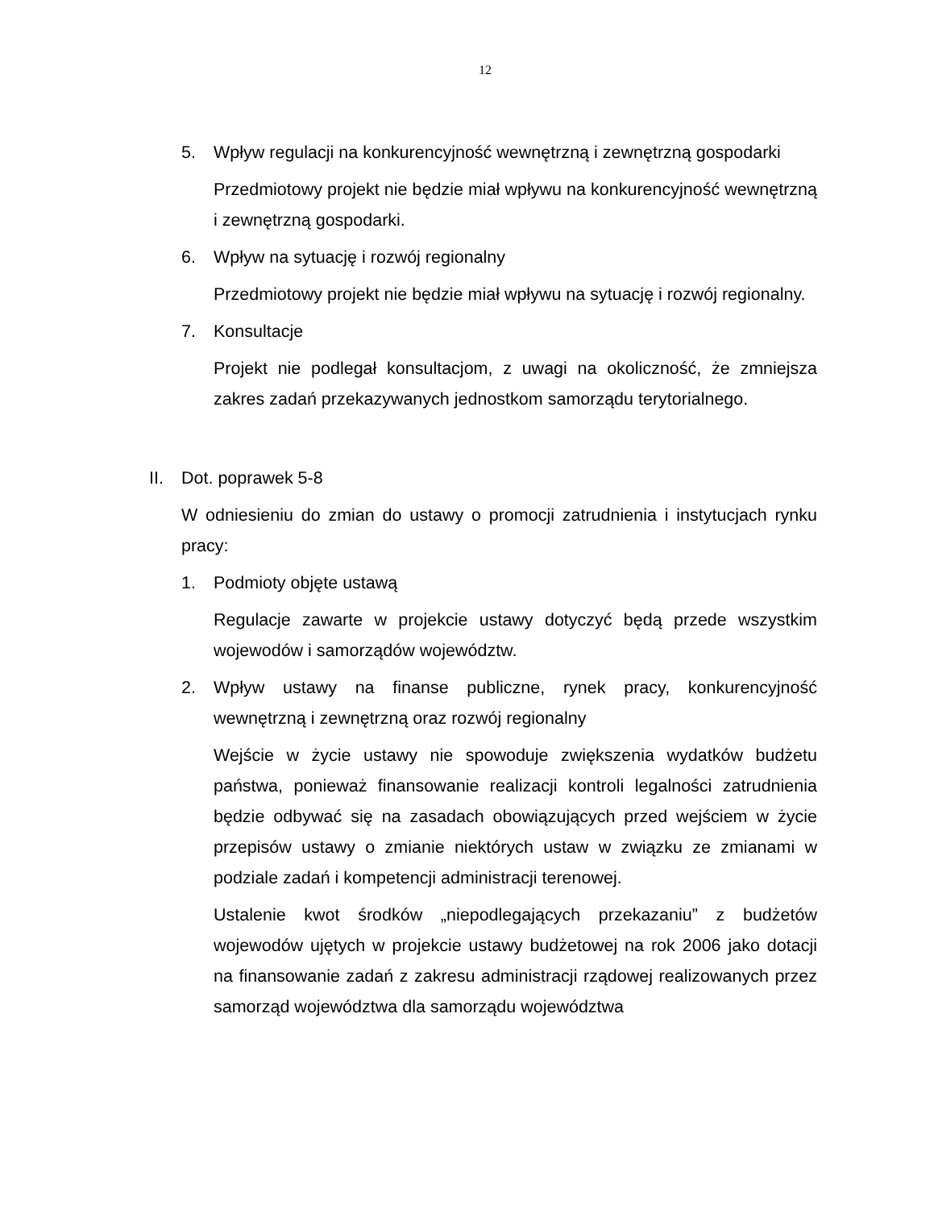12
5. Wpływ regulacji na konkurencyjność wewnętrzną i zewnętrzną gospodarki
Przedmiotowy projekt nie będzie miał wpływu na konkurencyjność wewnętrzną i zewnętrzną gospodarki.
6. Wpływ na sytuację i rozwój regionalny
Przedmiotowy projekt nie będzie miał wpływu na sytuację i rozwój regionalny.
7. Konsultacje
Projekt nie podlegał konsultacjom, z uwagi na okoliczność, że zmniejsza zakres zadań przekazywanych jednostkom samorządu terytorialnego.
II. Dot. poprawek 5-8
W odniesieniu do zmian do ustawy o promocji zatrudnienia i instytucjach rynku pracy:
1. Podmioty objęte ustawą
Regulacje zawarte w projekcie ustawy dotyczyć będą przede wszystkim wojewodów i samorządów województw.
2. Wpływ ustawy na finanse publiczne, rynek pracy, konkurencyjność wewnętrzną i zewnętrzną oraz rozwój regionalny
Wejście w życie ustawy nie spowoduje zwiększenia wydatków budżetu państwa, ponieważ finansowanie realizacji kontroli legalności zatrudnienia będzie odbywać się na zasadach obowiązujących przed wejściem w życie przepisów ustawy o zmianie niektórych ustaw w związku ze zmianami w podziale zadań i kompetencji administracji terenowej.
Ustalenie kwot środków „niepodlegających przekazaniu” z budżetów wojewodów ujętych w projekcie ustawy budżetowej na rok 2006 jako dotacji na finansowanie zadań z zakresu administracji rządowej realizowanych przez samorząd województwa dla samorządu województwa